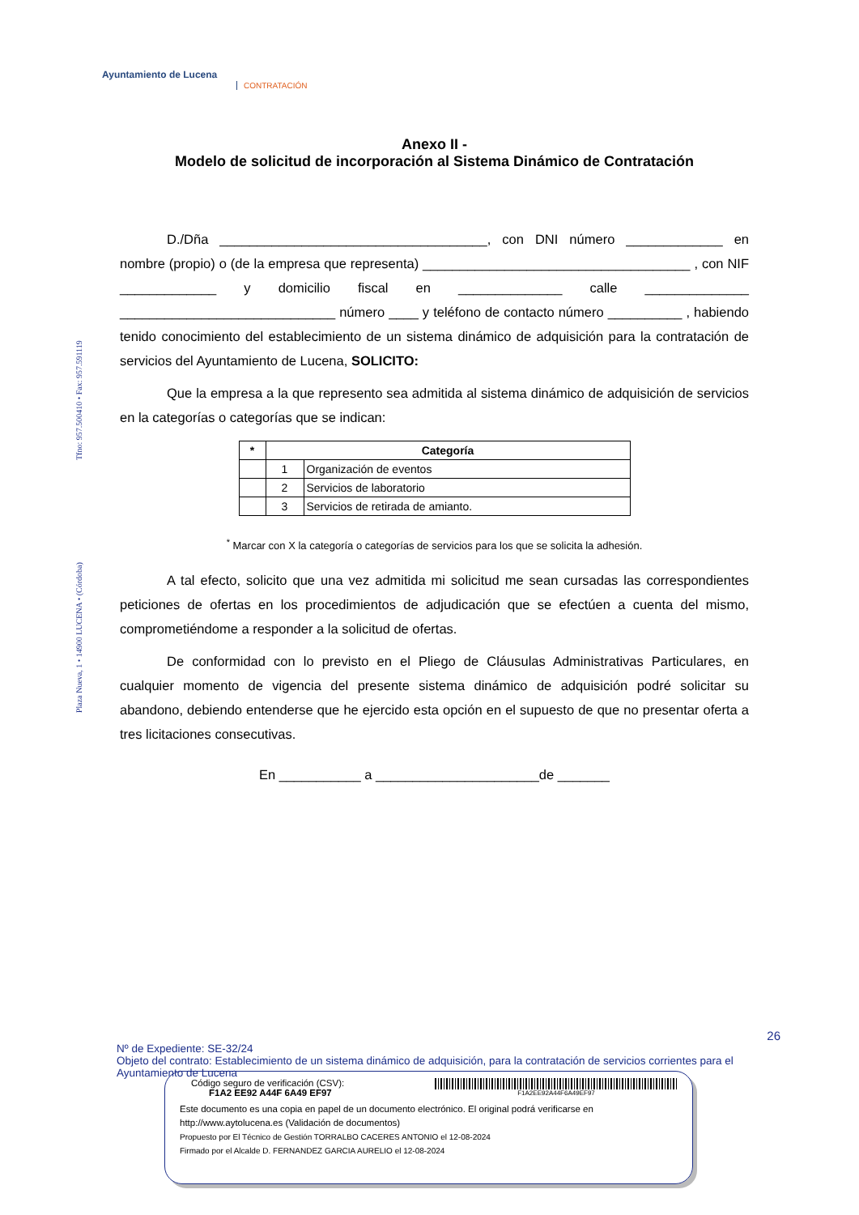Ayuntamiento de Lucena
CONTRATACIÓN
Plaza Nueva, 1 • 14900 LUCENA • (Córdoba) Tfno: 957.500410 • Fax: 957.591119
Anexo II -
Modelo de solicitud de incorporación al Sistema Dinámico de Contratación
D./Dña ____________________________________, con DNI número _____________ en nombre (propio) o (de la empresa que representa) ____________________________________ , con NIF _____________ y domicilio fiscal en ______________ calle ______________ _____________________________ número ____ y teléfono de contacto número __________ , habiendo tenido conocimiento del establecimiento de un sistema dinámico de adquisición para la contratación de servicios del Ayuntamiento de Lucena, SOLICITO:
Que la empresa a la que represento sea admitida al sistema dinámico de adquisición de servicios en la categorías o categorías que se indican:
| * | Categoría | |
| --- | --- | --- |
| | 1 | Organización de eventos |
| | 2 | Servicios de laboratorio |
| | 3 | Servicios de retirada de amianto. |
<sup>*</sup> Marcar con X la categoría o categorías de servicios para los que se solicita la adhesión.
A tal efecto, solicito que una vez admitida mi solicitud me sean cursadas las correspondientes peticiones de ofertas en los procedimientos de adjudicación que se efectúen a cuenta del mismo, comprometiéndome a responder a la solicitud de ofertas.
De conformidad con lo previsto en el Pliego de Cláusulas Administrativas Particulares, en cualquier momento de vigencia del presente sistema dinámico de adquisición podré solicitar su abandono, debiendo entenderse que he ejercido esta opción en el supuesto de que no presentar oferta a tres licitaciones consecutivas.
En ___________ a ______________________de _______
26
Nº de Expediente: SE-32/24
Objeto del contrato: Establecimiento de un sistema dinámico de adquisición, para la contratación de servicios corrientes para el Ayuntamiento de Lucena
Código seguro de verificación (CSV):
F1A2 EE92 A44F 6A49 EF97
F1A2EE92A44F6A49EF97
Este documento es una copia en papel de un documento electrónico. El original podrá verificarse en http://www.aytolucena.es (Validación de documentos)
Propuesto por El Técnico de Gestión TORRALBO CACERES ANTONIO el 12-08-2024
Firmado por el Alcalde D. FERNANDEZ GARCIA AURELIO el 12-08-2024